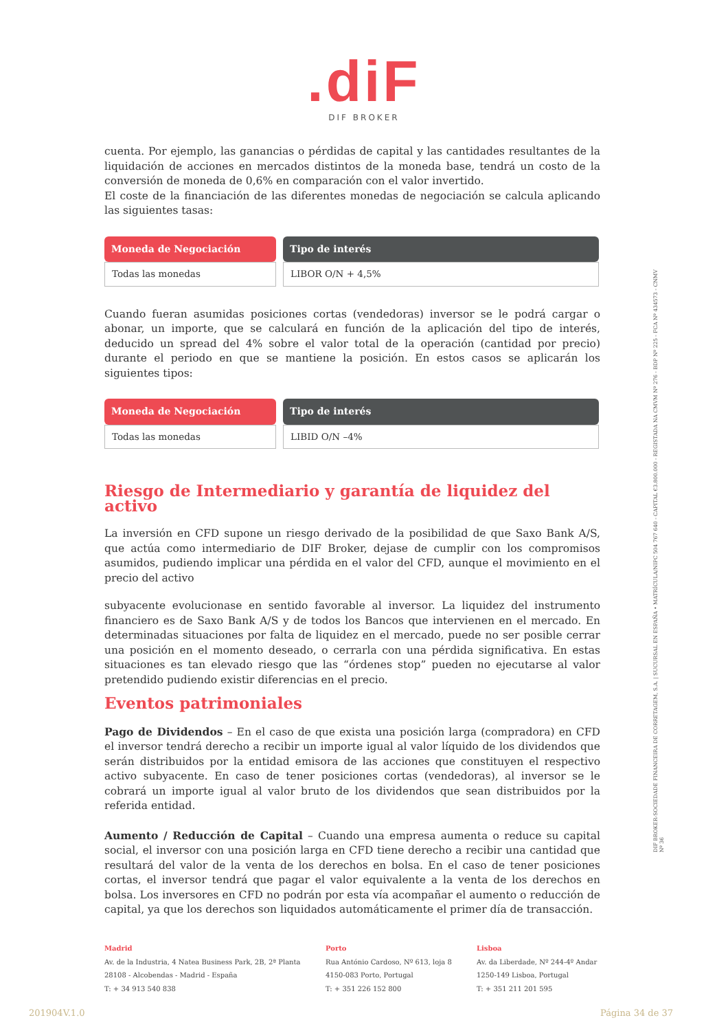.diF
DIF BROKER
cuenta. Por ejemplo, las ganancias o pérdidas de capital y las cantidades resultantes de la liquidación de acciones en mercados distintos de la moneda base, tendrá un costo de la conversión de moneda de 0,6% en comparación con el valor invertido.
El coste de la financiación de las diferentes monedas de negociación se calcula aplicando las siguientes tasas:
| Moneda de Negociación | Tipo de interés |
| --- | --- |
| Todas las monedas | LIBOR O/N + 4,5% |
Cuando fueran asumidas posiciones cortas (vendedoras) inversor se le podrá cargar o abonar, un importe, que se calculará en función de la aplicación del tipo de interés, deducido un spread del 4% sobre el valor total de la operación (cantidad por precio) durante el periodo en que se mantiene la posición. En estos casos se aplicarán los siguientes tipos:
| Moneda de Negociación | Tipo de interés |
| --- | --- |
| Todas las monedas | LIBID O/N –4% |
Riesgo de Intermediario y garantía de liquidez del activo
La inversión en CFD supone un riesgo derivado de la posibilidad de que Saxo Bank A/S, que actúa como intermediario de DIF Broker, dejase de cumplir con los compromisos asumidos, pudiendo implicar una pérdida en el valor del CFD, aunque el movimiento en el precio del activo
subyacente evolucionase en sentido favorable al inversor. La liquidez del instrumento financiero es de Saxo Bank A/S y de todos los Bancos que intervienen en el mercado. En determinadas situaciones por falta de liquidez en el mercado, puede no ser posible cerrar una posición en el momento deseado, o cerrarla con una pérdida significativa. En estas situaciones es tan elevado riesgo que las “órdenes stop” pueden no ejecutarse al valor pretendido pudiendo existir diferencias en el precio.
Eventos patrimoniales
Pago de Dividendos – En el caso de que exista una posición larga (compradora) en CFD el inversor tendrá derecho a recibir un importe igual al valor líquido de los dividendos que serán distribuidos por la entidad emisora de las acciones que constituyen el respectivo activo subyacente. En caso de tener posiciones cortas (vendedoras), al inversor se le cobrará un importe igual al valor bruto de los dividendos que sean distribuidos por la referida entidad.
Aumento / Reducción de Capital – Cuando una empresa aumenta o reduce su capital social, el inversor con una posición larga en CFD tiene derecho a recibir una cantidad que resultará del valor de la venta de los derechos en bolsa. En el caso de tener posiciones cortas, el inversor tendrá que pagar el valor equivalente a la venta de los derechos en bolsa. Los inversores en CFD no podrán por esta vía acompañar el aumento o reducción de capital, ya que los derechos son liquidados automáticamente el primer día de transacción.
DIF BROKER-SOCIEDADE FINANCEIRA DE CORRETAGEM, S.A. | SUCURSAL EN ESPAÑA • MATRÍCULA/NIPC 504 767 640 - CAPITAL €3.800.000 - REGISTADA NA CMVM Nº 276 - BDP Nº 225 - FCA Nº 434573 - CNMV Nº 36
Madrid
Av. de la Industria, 4 Natea Business Park, 2B, 2ª Planta
28108 - Alcobendas - Madrid - España
T: + 34 913 540 838
Porto
Rua António Cardoso, Nº 613, loja 8
4150-083 Porto, Portugal
T: + 351 226 152 800
Lisboa
Av. da Liberdade, Nº 244-4º Andar
1250-149 Lisboa, Portugal
T: + 351 211 201 595
201904V.1.0 Página 34 de 37